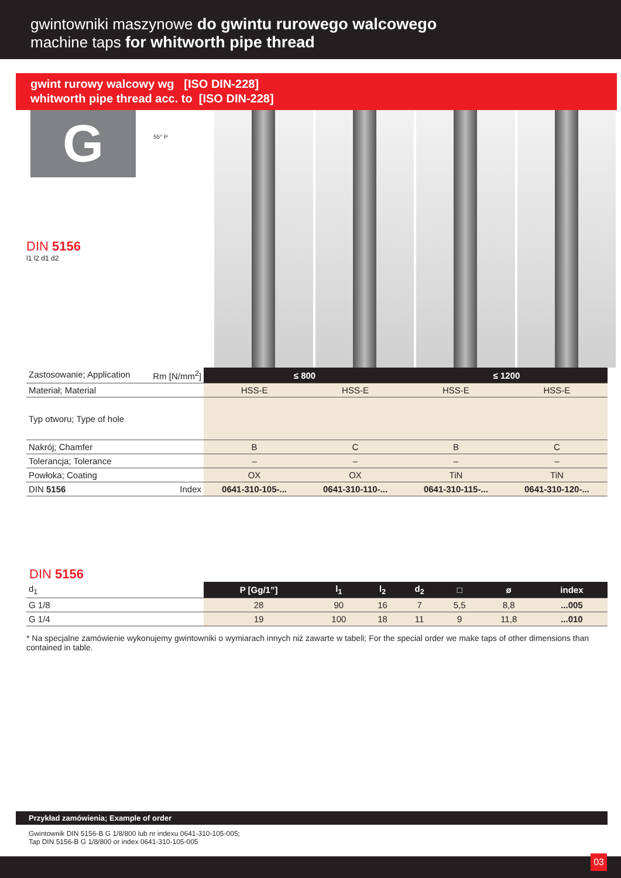gwintowniki maszynowe do gwintu rurowego walcowego
machine taps for whitworth pipe thread
gwint rurowy walcowy wg [ISO DIN-228]
whitworth pipe thread acc. to [ISO DIN-228]
G
55° P
DIN 5156
l1 l2 d1 d2
| Zastosowanie; Application Rm [N/mm<sup>2</sup>] | ≤ 800 | | ≤ 1200 | |
| Materiał; Material | HSS-E | HSS-E | HSS-E | HSS-E |
| Typ otworu; Type of hole | | | | |
| Nakrój; Chamfer | B | C | B | C |
| Tolerancja; Tolerance | – | – | – | – |
| Powłoka; Coating | OX | OX | TiN | TiN |
| DIN 5156 Index | 0641-310-105-... | 0641-310-110-... | 0641-310-115-... | 0641-310-120-... |
DIN 5156
| d<sub>1</sub> | P [Gg/1”] | l<sub>1</sub> | l<sub>2</sub> | d<sub>2</sub> | □ | ø | index |
| G 1/8 | 28 | 90 | 16 | 7 | 5,5 | 8,8 | ...005 |
| G 1/4 | 19 | 100 | 18 | 11 | 9 | 11,8 | ...010 |
* Na specjalne zamówienie wykonujemy gwintowniki o wymiarach innych niż zawarte w tabeli; For the special order we make taps of other dimensions than contained in table.
Przykład zamówienia; Example of order
Gwintownik DIN 5156-B G 1/8/800 lub nr indexu 0641-310-105-005;
Tap DIN 5156-B G 1/8/800 or index 0641-310-105-005
03